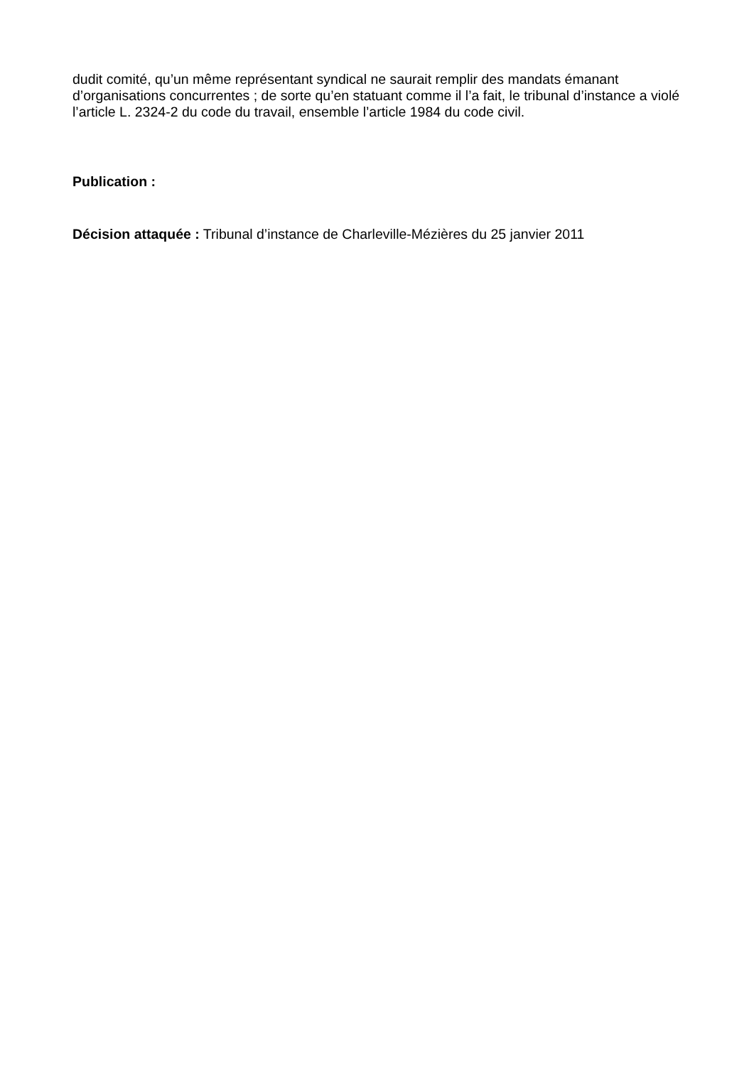dudit comité, qu’un même représentant syndical ne saurait remplir des mandats émanant d’organisations concurrentes ; de sorte qu’en statuant comme il l’a fait, le tribunal d’instance a violé l’article L. 2324-2 du code du travail, ensemble l’article 1984 du code civil.
Publication :
Décision attaquée : Tribunal d’instance de Charleville-Mézières du 25 janvier 2011